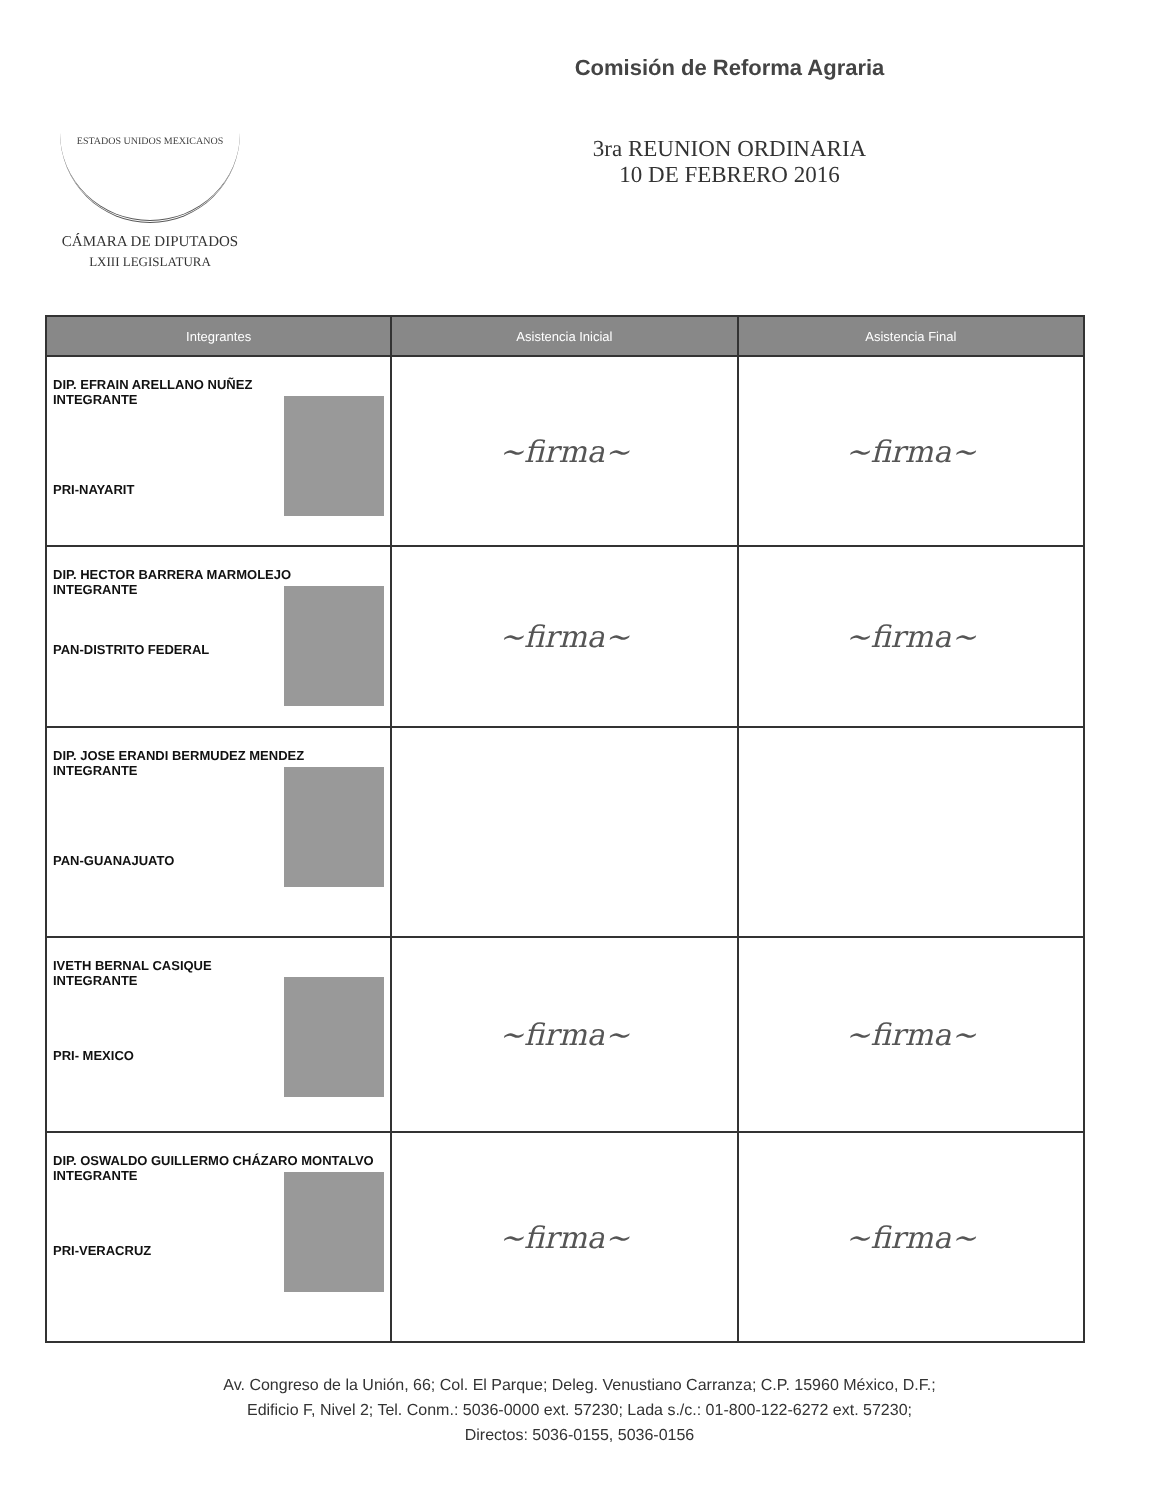ESTADOS UNIDOS MEXICANOS
CÁMARA DE DIPUTADOS
LXIII LEGISLATURA
Comisión de Reforma Agraria
3ra REUNION ORDINARIA
10 DE FEBRERO 2016
| Integrantes | Asistencia Inicial | Asistencia Final |
| --- | --- | --- |
| DIP. EFRAIN ARELLANO NUÑEZ INTEGRANTE PRI-NAYARIT | ~firma~ | ~firma~ |
| DIP. HECTOR BARRERA MARMOLEJO INTEGRANTE PAN-DISTRITO FEDERAL | ~firma~ | ~firma~ |
| DIP. JOSE ERANDI BERMUDEZ MENDEZ INTEGRANTE PAN-GUANAJUATO | | |
| IVETH BERNAL CASIQUE INTEGRANTE PRI- MEXICO | ~firma~ | ~firma~ |
| DIP. OSWALDO GUILLERMO CHÁZARO MONTALVO INTEGRANTE PRI-VERACRUZ | ~firma~ | ~firma~ |
Av. Congreso de la Unión, 66; Col. El Parque; Deleg. Venustiano Carranza; C.P. 15960 México, D.F.;
Edificio F, Nivel 2; Tel. Conm.: 5036-0000 ext. 57230; Lada s./c.: 01-800-122-6272 ext. 57230;
Directos: 5036-0155, 5036-0156